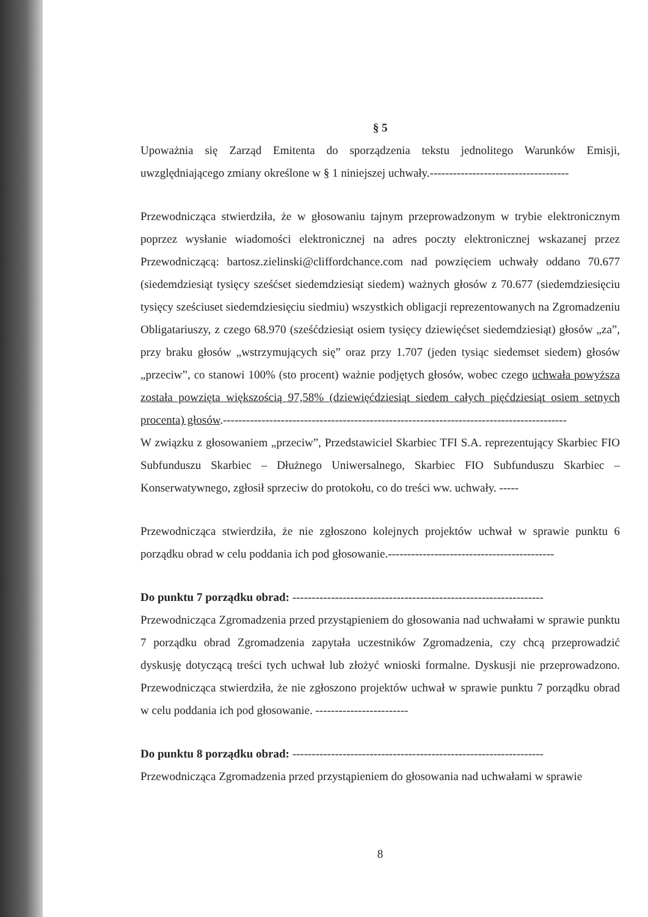§ 5
Upoważnia się Zarząd Emitenta do sporządzenia tekstu jednolitego Warunków Emisji, uwzględniającego zmiany określone w § 1 niniejszej uchwały.------------------------------------
Przewodnicząca stwierdziła, że w głosowaniu tajnym przeprowadzonym w trybie elektronicznym poprzez wysłanie wiadomości elektronicznej na adres poczty elektronicznej wskazanej przez Przewodniczącą: bartosz.zielinski@cliffordchance.com nad powzięciem uchwały oddano 70.677 (siedemdziesiąt tysięcy sześćset siedemdziesiąt siedem) ważnych głosów z 70.677 (siedemdziesięciu tysięcy sześciuset siedemdziesięciu siedmiu) wszystkich obligacji reprezentowanych na Zgromadzeniu Obligatariuszy, z czego 68.970 (sześćdziesiąt osiem tysięcy dziewięćset siedemdziesiąt) głosów „za”, przy braku głosów „wstrzymujących się” oraz przy 1.707 (jeden tysiąc siedemset siedem) głosów „przeciw”, co stanowi 100% (sto procent) ważnie podjętych głosów, wobec czego uchwała powyższa została powzięta większością 97,58% (dziewięćdziesiąt siedem całych pięćdziesiąt osiem setnych procenta) głosów.-----------------------------------------------------------------------------------------
W związku z głosowaniem „przeciw”, Przedstawiciel Skarbiec TFI S.A. reprezentujący Skarbiec FIO Subfunduszu Skarbiec – Dłużnego Uniwersalnego, Skarbiec FIO Subfunduszu Skarbiec – Konserwatywnego, zgłosił sprzeciw do protokołu, co do treści ww. uchwały. -----
Przewodnicząca stwierdziła, że nie zgłoszono kolejnych projektów uchwał w sprawie punktu 6 porządku obrad w celu poddania ich pod głosowanie.-------------------------------------------
Do punktu 7 porządku obrad: -----------------------------------------------------------------
Przewodnicząca Zgromadzenia przed przystąpieniem do głosowania nad uchwałami w sprawie punktu 7 porządku obrad Zgromadzenia zapytała uczestników Zgromadzenia, czy chcą przeprowadzić dyskusję dotyczącą treści tych uchwał lub złożyć wnioski formalne. Dyskusji nie przeprowadzono. Przewodnicząca stwierdziła, że nie zgłoszono projektów uchwał w sprawie punktu 7 porządku obrad w celu poddania ich pod głosowanie. ------------------------
Do punktu 8 porządku obrad: -----------------------------------------------------------------
Przewodnicząca Zgromadzenia przed przystąpieniem do głosowania nad uchwałami w sprawie
8